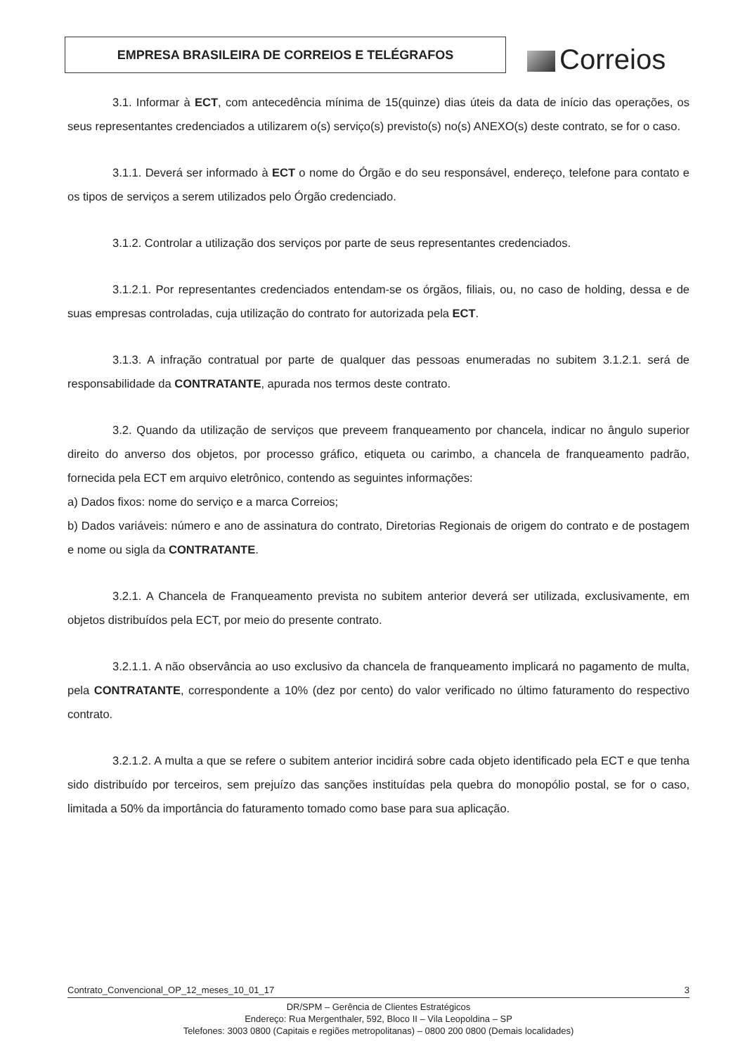EMPRESA BRASILEIRA DE CORREIOS E TELÉGRAFOS Correios
3.1. Informar à ECT, com antecedência mínima de 15(quinze) dias úteis da data de início das operações, os seus representantes credenciados a utilizarem o(s) serviço(s) previsto(s) no(s) ANEXO(s) deste contrato, se for o caso.
3.1.1. Deverá ser informado à ECT o nome do Órgão e do seu responsável, endereço, telefone para contato e os tipos de serviços a serem utilizados pelo Órgão credenciado.
3.1.2. Controlar a utilização dos serviços por parte de seus representantes credenciados.
3.1.2.1. Por representantes credenciados entendam-se os órgãos, filiais, ou, no caso de holding, dessa e de suas empresas controladas, cuja utilização do contrato for autorizada pela ECT.
3.1.3. A infração contratual por parte de qualquer das pessoas enumeradas no subitem 3.1.2.1. será de responsabilidade da CONTRATANTE, apurada nos termos deste contrato.
3.2. Quando da utilização de serviços que preveem franqueamento por chancela, indicar no ângulo superior direito do anverso dos objetos, por processo gráfico, etiqueta ou carimbo, a chancela de franqueamento padrão, fornecida pela ECT em arquivo eletrônico, contendo as seguintes informações:
a) Dados fixos: nome do serviço e a marca Correios;
b) Dados variáveis: número e ano de assinatura do contrato, Diretorias Regionais de origem do contrato e de postagem e nome ou sigla da CONTRATANTE.
3.2.1. A Chancela de Franqueamento prevista no subitem anterior deverá ser utilizada, exclusivamente, em objetos distribuídos pela ECT, por meio do presente contrato.
3.2.1.1. A não observância ao uso exclusivo da chancela de franqueamento implicará no pagamento de multa, pela CONTRATANTE, correspondente a 10% (dez por cento) do valor verificado no último faturamento do respectivo contrato.
3.2.1.2. A multa a que se refere o subitem anterior incidirá sobre cada objeto identificado pela ECT e que tenha sido distribuído por terceiros, sem prejuízo das sanções instituídas pela quebra do monopólio postal, se for o caso, limitada a 50% da importância do faturamento tomado como base para sua aplicação.
Contrato_Convencional_OP_12_meses_10_01_17 3
DR/SPM – Gerência de Clientes Estratégicos
Endereço: Rua Mergenthaler, 592, Bloco II – Vila Leopoldina – SP
Telefones: 3003 0800 (Capitais e regiões metropolitanas) – 0800 200 0800 (Demais localidades)